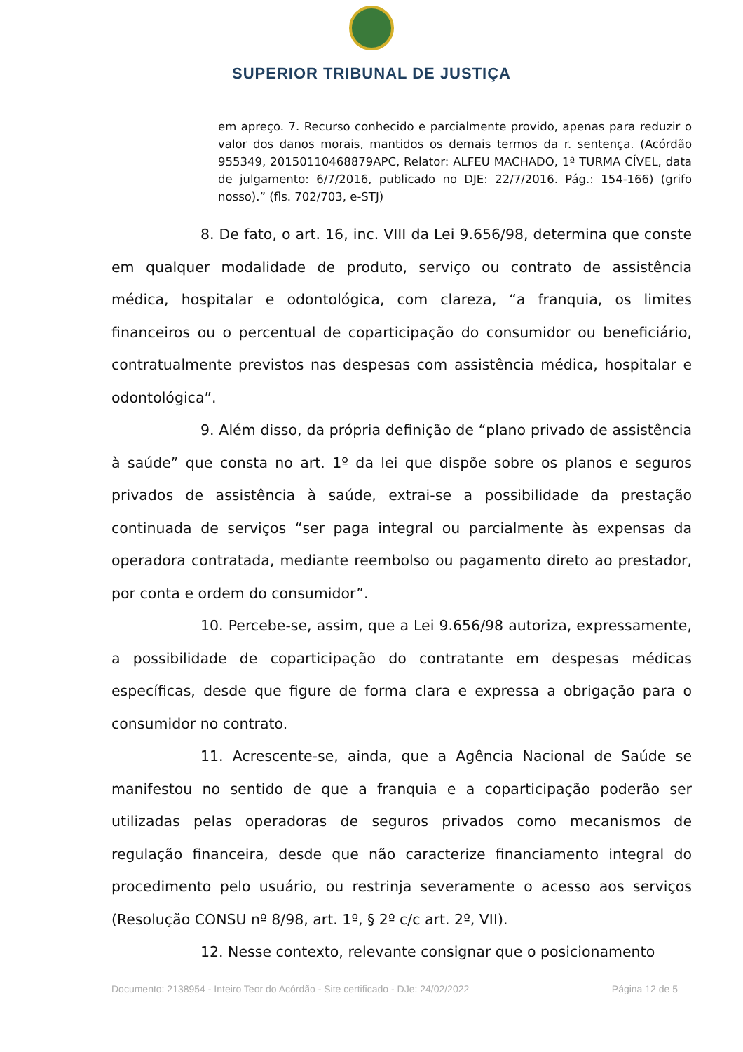SUPERIOR TRIBUNAL DE JUSTIÇA
em apreço. 7. Recurso conhecido e parcialmente provido, apenas para reduzir o valor dos danos morais, mantidos os demais termos da r. sentença. (Acórdão 955349, 20150110468879APC, Relator: ALFEU MACHADO, 1ª TURMA CÍVEL, data de julgamento: 6/7/2016, publicado no DJE: 22/7/2016. Pág.: 154-166) (grifo nosso).” (fls. 702/703, e-STJ)
8. De fato, o art. 16, inc. VIII da Lei 9.656/98, determina que conste em qualquer modalidade de produto, serviço ou contrato de assistência médica, hospitalar e odontológica, com clareza, “a franquia, os limites financeiros ou o percentual de coparticipação do consumidor ou beneficiário, contratualmente previstos nas despesas com assistência médica, hospitalar e odontológica”.
9. Além disso, da própria definição de “plano privado de assistência à saúde” que consta no art. 1º da lei que dispõe sobre os planos e seguros privados de assistência à saúde, extrai-se a possibilidade da prestação continuada de serviços “ser paga integral ou parcialmente às expensas da operadora contratada, mediante reembolso ou pagamento direto ao prestador, por conta e ordem do consumidor”.
10. Percebe-se, assim, que a Lei 9.656/98 autoriza, expressamente, a possibilidade de coparticipação do contratante em despesas médicas específicas, desde que figure de forma clara e expressa a obrigação para o consumidor no contrato.
11. Acrescente-se, ainda, que a Agência Nacional de Saúde se manifestou no sentido de que a franquia e a coparticipação poderão ser utilizadas pelas operadoras de seguros privados como mecanismos de regulação financeira, desde que não caracterize financiamento integral do procedimento pelo usuário, ou restrinja severamente o acesso aos serviços (Resolução CONSU nº 8/98, art. 1º, § 2º c/c art. 2º, VII).
12. Nesse contexto, relevante consignar que o posicionamento
Documento: 2138954 - Inteiro Teor do Acórdão - Site certificado - DJe: 24/02/2022 Página 12 de 5